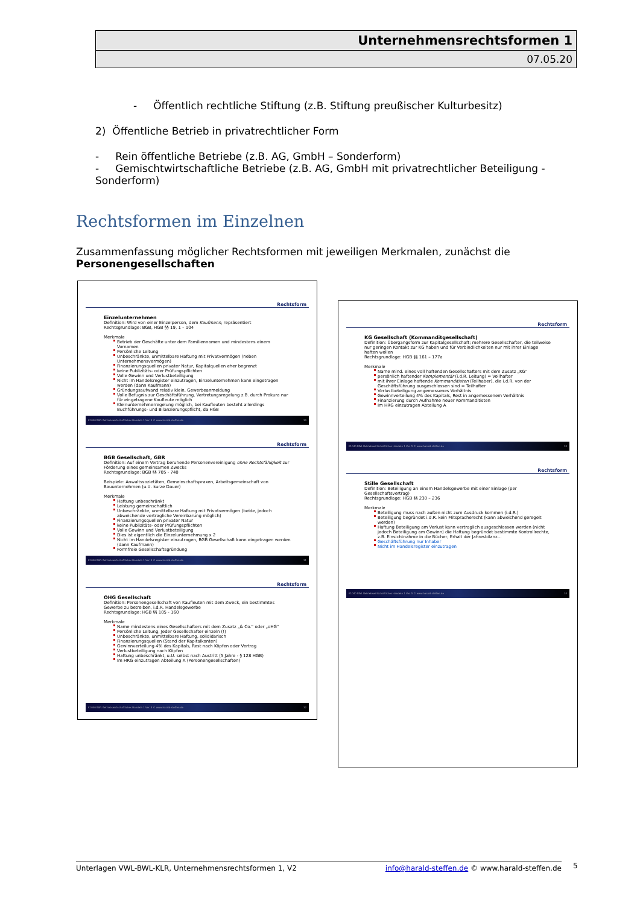Unternehmensrechtsformen 1
07.05.20
- Öffentlich rechtliche Stiftung (z.B. Stiftung preußischer Kulturbesitz)
2) Öffentliche Betrieb in privatrechtlicher Form
- Rein öffentliche Betriebe (z.B. AG, GmbH – Sonderform)
- Gemischtwirtschaftliche Betriebe (z.B. AG, GmbH mit privatrechtlicher Beteiligung - Sonderform)
Rechtsformen im Einzelnen
Zusammenfassung möglicher Rechtsformen mit jeweiligen Merkmalen, zunächst die Personengesellschaften
Rechtsform
Einzelunternehmen
Definition: Wird von einer Einzelperson, dem Kaufmann, repräsentiert
Rechtsgrundlage: BGB, HGB §§ 19, 1 – 104
Merkmale
Betrieb der Geschäfte unter dem Familiennamen und mindestens einem Vornamen
Persönliche Leitung
Unbeschränkte, unmittelbare Haftung mit Privatvermögen (neben Unternehmensvermögen)
Finanzierungsquellen privater Natur, Kapitalquellen eher begrenzt
keine Publizitäts- oder Prüfungspflichten
Volle Gewinn und Verlustbeteiligung
Nicht im Handelsregister einzutragen, Einzelunternehmen kann eingetragen werden (dann Kaufmann)
Gründungsaufwand relativ klein, Gewerbeanmeldung
Volle Befugnis zur Geschäftsführung, Vertretungsregelung z.B. durch Prokura nur für eingetragene Kaufleute möglich
Kleinunternehmerregelung möglich, bei Kaufleuten besteht allerdings Buchführungs- und Bilanzierungspflicht, da HGB
K1040 BWL Betriebswirtschaftliches Handeln 1 Ver. 5 © www.harald-steffen.de 30
Rechtsform
BGB Gesellschaft, GBR
Definition: Auf einem Vertrag beruhende Personenvereinigung ohne Rechtsfähigkeit zur Förderung eines gemeinsamen Zwecks
Rechtsgrundlage: BGB §§ 705 - 740
Beispiele: Anwaltssozietäten, Gemeinschaftspraxen, Arbeitsgemeinschaft von Bauunternehmen (u.U. kurze Dauer)
Merkmale
Haftung unbeschränkt
Leistung gemeinschaftlich
Unbeschränkte, unmittelbare Haftung mit Privatvermögen (beide, jedoch abweichende vertragliche Vereinbarung möglich)
Finanzierungsquellen privater Natur
keine Publizitäts- oder Prüfungspflichten
Volle Gewinn und Verlustbeteiligung
Dies ist eigentlich die Einzelunternehmung x 2
Nicht im Handelsregister einzutragen, BGB Gesellschaft kann eingetragen werden (dann Kaufmann)
Formfreie Gesellschaftsgründung
K1040 BWL Betriebswirtschaftliches Handeln 1 Ver. 5 © www.harald-steffen.de 31
Rechtsform
OHG Gesellschaft
Definition: Personengesellschaft von Kaufleuten mit dem Zweck, ein bestimmtes Gewerbe zu betreiben, i.d.R. Handelsgewerbe
Rechtsgrundlage: HGB §§ 105 - 160
Merkmale
Name mindestens eines Gesellschafters mit dem Zusatz „& Co.“ oder „oHG“
Persönliche Leitung, Jeder Gesellschafter einzeln (!)
Unbeschränkte, unmittelbare Haftung, solididarisch
Finanzierungsquellen (Stand der Kapitalkonten)
Gewinnverteilung 4% des Kapitals, Rest nach Köpfen oder Vertrag
Verlustbeteiligung nach Köpfen
Haftung unbeschränkt, u.U. selbst nach Austritt (5 Jahre - § 128 HGB)
Im HRG einzutragen Abteilung A (Personengesellschaften)
K1040 BWL Betriebswirtschaftliches Handeln 1 Ver. 5 © www.harald-steffen.de 32
Rechtsform
KG Gesellschaft (Kommanditgesellschaft)
Definition: Übergangsform zur Kapitalgesellschaft; mehrere Gesellschafter, die teilweise nur geringen Kontakt zur KG haben und für Verbindlichkeiten nur mit ihrer Einlage haften wollen
Rechtsgrundlage: HGB §§ 161 – 177a
Merkmale
Name mind. eines voll haftenden Gesellschafters mit dem Zusatz „KG“
persönlich haftender Komplementär (i.d.R. Leitung) = Vollhafter
mit ihrer Einlage haftende Kommanditisten (Teilhaber), die i.d.R. von der Geschäftsführung ausgeschlossen sind = Teilhafter
Verlustbeteiligung angemessenes Verhältnis
Gewinnverteilung 4% des Kapitals, Rest in angemessenem Verhältnis
Finanzierung durch Aufnahme neuer Kommanditisten
Im HRG einzutragen Abteilung A
K1040 BWL Betriebswirtschaftliches Handeln 1 Ver. 5 © www.harald-steffen.de 33
Rechtsform
Stille Gesellschaft
Definition: Beteiligung an einem Handelsgewerbe mit einer Einlage (per Gesellschaftsvertrag)
Rechtsgrundlage: HGB §§ 230 – 236
Merkmale
Beteiligung muss nach außen nicht zum Ausdruck kommen (i.d.R.)
Beteiligung begründet i.d.R. kein Mitspracherecht (kann abweichend geregelt werden)
Haftung Beteiligung am Verlust kann vertraglich ausgeschlossen werden (nicht jedoch Beteiligung am Gewinn) die Haftung begründet bestimmte Kontrollrechte, z.B. Einsichtnahme in die Bücher, Erhalt der Jahresbilanz…
Geschäftsführung nur Inhaber
Nicht im Handelsregister einzutragen
K1040 BWL Betriebswirtschaftliches Handeln 1 Ver. 5 © www.harald-steffen.de 34
Unterlagen VWL-BWL-KLR, Unternehmensrechtsformen 1, V2 info@harald-steffen.de © www.harald-steffen.de 5